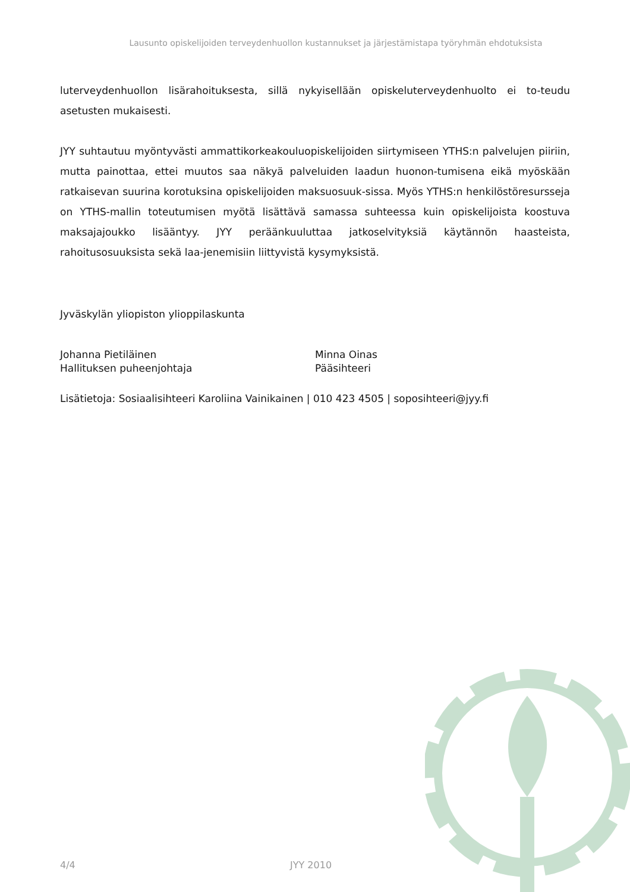Lausunto opiskelijoiden terveydenhuollon kustannukset ja järjestämistapa työryhmän ehdotuksista
luterveydenhuollon lisärahoituksesta, sillä nykyisellään opiskeluterveydenhuolto ei to-teudu asetusten mukaisesti.
JYY suhtautuu myöntyvästi ammattikorkeakouluopiskelijoiden siirtymiseen YTHS:n palvelujen piiriin, mutta painottaa, ettei muutos saa näkyä palveluiden laadun huonon-tumisena eikä myöskään ratkaisevan suurina korotuksina opiskelijoiden maksuosuuk-sissa. Myös YTHS:n henkilöstöresursseja on YTHS-mallin toteutumisen myötä lisättävä samassa suhteessa kuin opiskelijoista koostuva maksajajoukko lisääntyy. JYY peräänkuuluttaa jatkoselvityksiä käytännön haasteista, rahoitusosuuksista sekä laa-jenemisiin liittyvistä kysymyksistä.
Jyväskylän yliopiston ylioppilaskunta
Johanna Pietiläinen
Hallituksen puheenjohtaja
Minna Oinas
Pääsihteeri
Lisätietoja: Sosiaalisihteeri Karoliina Vainikainen | 010 423 4505 | soposihteeri@jyy.fi
4/4 JYY 2010